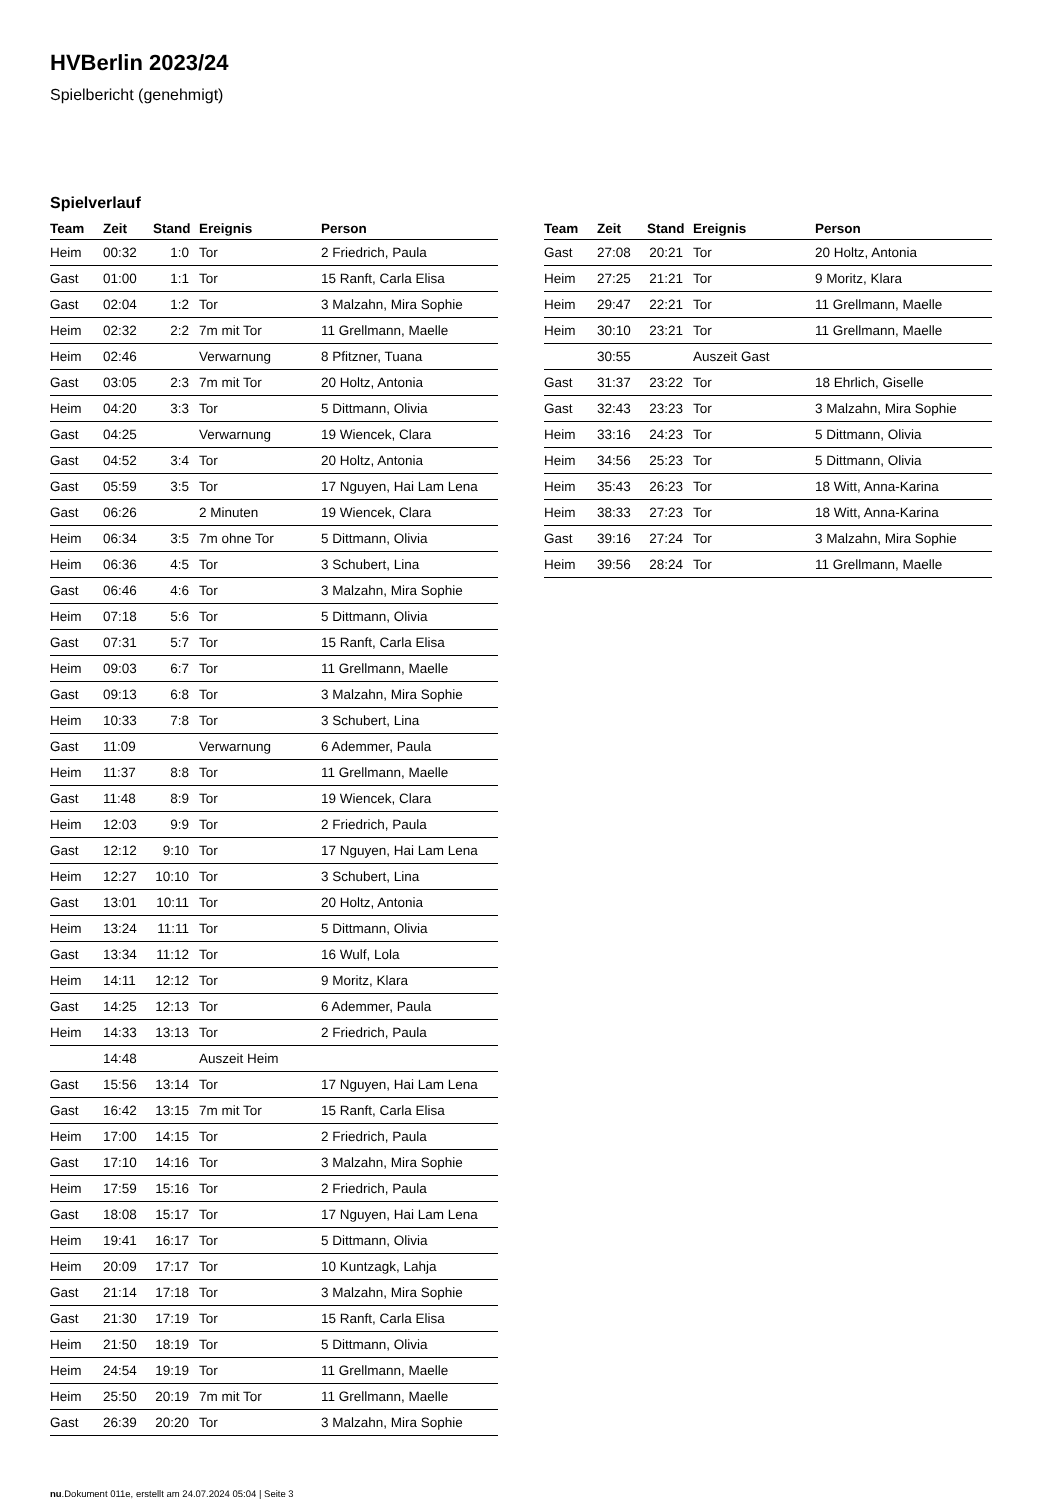HVBerlin 2023/24
Spielbericht (genehmigt)
Spielverlauf
| Team | Zeit | Stand | Ereignis | Person |
| --- | --- | --- | --- | --- |
| Heim | 00:32 | 1:0 | Tor | 2 Friedrich, Paula |
| Gast | 01:00 | 1:1 | Tor | 15 Ranft, Carla Elisa |
| Gast | 02:04 | 1:2 | Tor | 3 Malzahn, Mira Sophie |
| Heim | 02:32 | 2:2 | 7m mit Tor | 11 Grellmann, Maelle |
| Heim | 02:46 | | Verwarnung | 8 Pfitzner, Tuana |
| Gast | 03:05 | 2:3 | 7m mit Tor | 20 Holtz, Antonia |
| Heim | 04:20 | 3:3 | Tor | 5 Dittmann, Olivia |
| Gast | 04:25 | | Verwarnung | 19 Wiencek, Clara |
| Gast | 04:52 | 3:4 | Tor | 20 Holtz, Antonia |
| Gast | 05:59 | 3:5 | Tor | 17 Nguyen, Hai Lam Lena |
| Gast | 06:26 | | 2 Minuten | 19 Wiencek, Clara |
| Heim | 06:34 | 3:5 | 7m ohne Tor | 5 Dittmann, Olivia |
| Heim | 06:36 | 4:5 | Tor | 3 Schubert, Lina |
| Gast | 06:46 | 4:6 | Tor | 3 Malzahn, Mira Sophie |
| Heim | 07:18 | 5:6 | Tor | 5 Dittmann, Olivia |
| Gast | 07:31 | 5:7 | Tor | 15 Ranft, Carla Elisa |
| Heim | 09:03 | 6:7 | Tor | 11 Grellmann, Maelle |
| Gast | 09:13 | 6:8 | Tor | 3 Malzahn, Mira Sophie |
| Heim | 10:33 | 7:8 | Tor | 3 Schubert, Lina |
| Gast | 11:09 | | Verwarnung | 6 Ademmer, Paula |
| Heim | 11:37 | 8:8 | Tor | 11 Grellmann, Maelle |
| Gast | 11:48 | 8:9 | Tor | 19 Wiencek, Clara |
| Heim | 12:03 | 9:9 | Tor | 2 Friedrich, Paula |
| Gast | 12:12 | 9:10 | Tor | 17 Nguyen, Hai Lam Lena |
| Heim | 12:27 | 10:10 | Tor | 3 Schubert, Lina |
| Gast | 13:01 | 10:11 | Tor | 20 Holtz, Antonia |
| Heim | 13:24 | 11:11 | Tor | 5 Dittmann, Olivia |
| Gast | 13:34 | 11:12 | Tor | 16 Wulf, Lola |
| Heim | 14:11 | 12:12 | Tor | 9 Moritz, Klara |
| Gast | 14:25 | 12:13 | Tor | 6 Ademmer, Paula |
| Heim | 14:33 | 13:13 | Tor | 2 Friedrich, Paula |
| | 14:48 | | Auszeit Heim | |
| Gast | 15:56 | 13:14 | Tor | 17 Nguyen, Hai Lam Lena |
| Gast | 16:42 | 13:15 | 7m mit Tor | 15 Ranft, Carla Elisa |
| Heim | 17:00 | 14:15 | Tor | 2 Friedrich, Paula |
| Gast | 17:10 | 14:16 | Tor | 3 Malzahn, Mira Sophie |
| Heim | 17:59 | 15:16 | Tor | 2 Friedrich, Paula |
| Gast | 18:08 | 15:17 | Tor | 17 Nguyen, Hai Lam Lena |
| Heim | 19:41 | 16:17 | Tor | 5 Dittmann, Olivia |
| Heim | 20:09 | 17:17 | Tor | 10 Kuntzagk, Lahja |
| Gast | 21:14 | 17:18 | Tor | 3 Malzahn, Mira Sophie |
| Gast | 21:30 | 17:19 | Tor | 15 Ranft, Carla Elisa |
| Heim | 21:50 | 18:19 | Tor | 5 Dittmann, Olivia |
| Heim | 24:54 | 19:19 | Tor | 11 Grellmann, Maelle |
| Heim | 25:50 | 20:19 | 7m mit Tor | 11 Grellmann, Maelle |
| Gast | 26:39 | 20:20 | Tor | 3 Malzahn, Mira Sophie |
| Team | Zeit | Stand | Ereignis | Person |
| --- | --- | --- | --- | --- |
| Gast | 27:08 | 20:21 | Tor | 20 Holtz, Antonia |
| Heim | 27:25 | 21:21 | Tor | 9 Moritz, Klara |
| Heim | 29:47 | 22:21 | Tor | 11 Grellmann, Maelle |
| Heim | 30:10 | 23:21 | Tor | 11 Grellmann, Maelle |
| | 30:55 | | Auszeit Gast | |
| Gast | 31:37 | 23:22 | Tor | 18 Ehrlich, Giselle |
| Gast | 32:43 | 23:23 | Tor | 3 Malzahn, Mira Sophie |
| Heim | 33:16 | 24:23 | Tor | 5 Dittmann, Olivia |
| Heim | 34:56 | 25:23 | Tor | 5 Dittmann, Olivia |
| Heim | 35:43 | 26:23 | Tor | 18 Witt, Anna-Karina |
| Heim | 38:33 | 27:23 | Tor | 18 Witt, Anna-Karina |
| Gast | 39:16 | 27:24 | Tor | 3 Malzahn, Mira Sophie |
| Heim | 39:56 | 28:24 | Tor | 11 Grellmann, Maelle |
nu.Dokument 011e, erstellt am 24.07.2024 05:04 | Seite 3